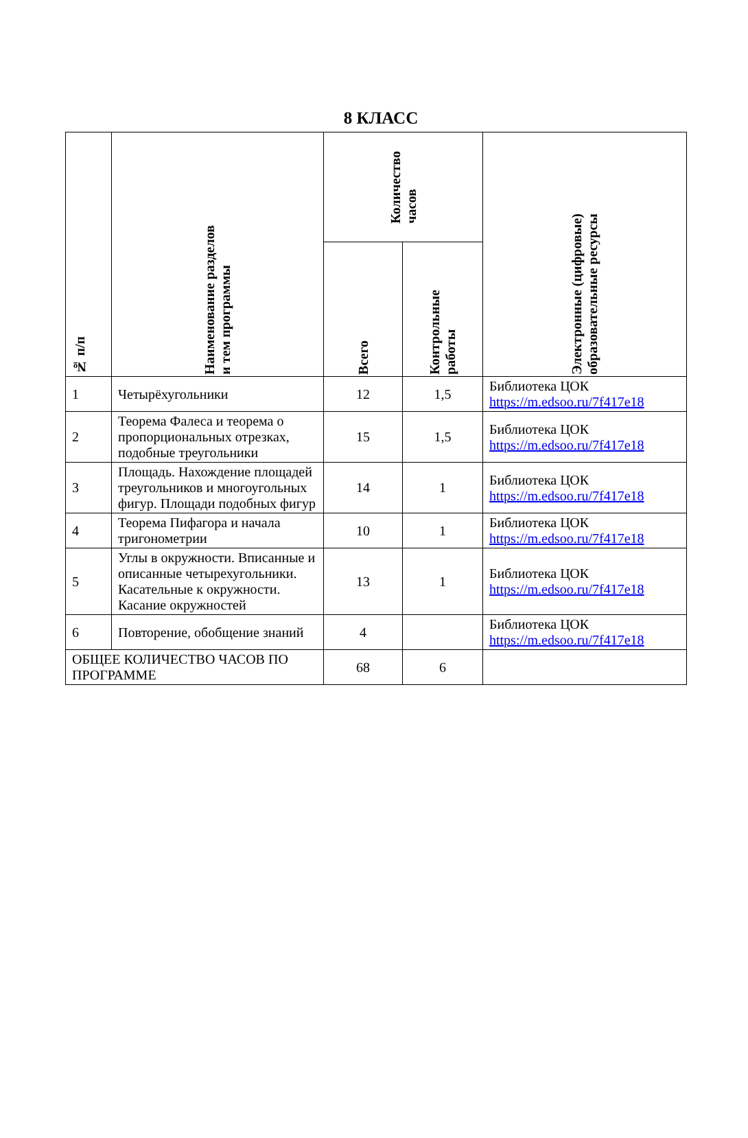8 КЛАСС
| № п/п | Наименование разделов и тем программы | Количество часов | | Электронные (цифровые) образовательные ресурсы |
| --- | --- | --- | --- | --- |
| | | Всего | Контрольные работы | |
| 1 | Четырёхугольники | 12 | 1,5 | Библиотека ЦОК https://m.edsoo.ru/7f417e18 |
| 2 | Теорема Фалеса и теорема о пропорциональных отрезках, подобные треугольники | 15 | 1,5 | Библиотека ЦОК https://m.edsoo.ru/7f417e18 |
| 3 | Площадь. Нахождение площадей треугольников и многоугольных фигур. Площади подобных фигур | 14 | 1 | Библиотека ЦОК https://m.edsoo.ru/7f417e18 |
| 4 | Теорема Пифагора и начала тригонометрии | 10 | 1 | Библиотека ЦОК https://m.edsoo.ru/7f417e18 |
| 5 | Углы в окружности. Вписанные и описанные четырехугольники. Касательные к окружности. Касание окружностей | 13 | 1 | Библиотека ЦОК https://m.edsoo.ru/7f417e18 |
| 6 | Повторение, обобщение знаний | 4 | | Библиотека ЦОК https://m.edsoo.ru/7f417e18 |
| ОБЩЕЕ КОЛИЧЕСТВО ЧАСОВ ПО ПРОГРАММЕ | | 68 | 6 | |